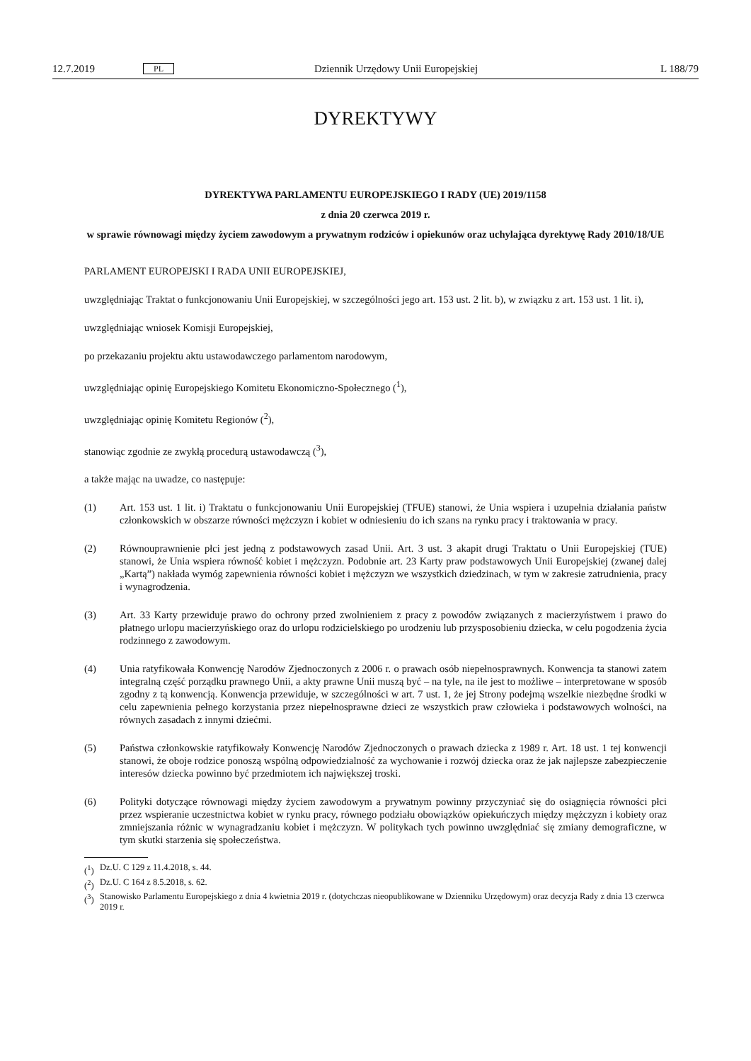12.7.2019 PL Dziennik Urzędowy Unii Europejskiej L 188/79
DYREKTYWY
DYREKTYWA PARLAMENTU EUROPEJSKIEGO I RADY (UE) 2019/1158
z dnia 20 czerwca 2019 r.
w sprawie równowagi między życiem zawodowym a prywatnym rodziców i opiekunów oraz uchylająca dyrektywę Rady 2010/18/UE
PARLAMENT EUROPEJSKI I RADA UNII EUROPEJSKIEJ,
uwzględniając Traktat o funkcjonowaniu Unii Europejskiej, w szczególności jego art. 153 ust. 2 lit. b), w związku z art. 153 ust. 1 lit. i),
uwzględniając wniosek Komisji Europejskiej,
po przekazaniu projektu aktu ustawodawczego parlamentom narodowym,
uwzględniając opinię Europejskiego Komitetu Ekonomiczno-Społecznego (<sup>1</sup>),
uwzględniając opinię Komitetu Regionów (<sup>2</sup>),
stanowiąc zgodnie ze zwykłą procedurą ustawodawczą (<sup>3</sup>),
a także mając na uwadze, co następuje:
(1) Art. 153 ust. 1 lit. i) Traktatu o funkcjonowaniu Unii Europejskiej (TFUE) stanowi, że Unia wspiera i uzupełnia działania państw członkowskich w obszarze równości mężczyzn i kobiet w odniesieniu do ich szans na rynku pracy i traktowania w pracy.
(2) Równouprawnienie płci jest jedną z podstawowych zasad Unii. Art. 3 ust. 3 akapit drugi Traktatu o Unii Europejskiej (TUE) stanowi, że Unia wspiera równość kobiet i mężczyzn. Podobnie art. 23 Karty praw podstawowych Unii Europejskiej (zwanej dalej „Kartą”) nakłada wymóg zapewnienia równości kobiet i mężczyzn we wszystkich dziedzinach, w tym w zakresie zatrudnienia, pracy i wynagrodzenia.
(3) Art. 33 Karty przewiduje prawo do ochrony przed zwolnieniem z pracy z powodów związanych z macierzyństwem i prawo do płatnego urlopu macierzyńskiego oraz do urlopu rodzicielskiego po urodzeniu lub przysposobieniu dziecka, w celu pogodzenia życia rodzinnego z zawodowym.
(4) Unia ratyfikowała Konwencję Narodów Zjednoczonych z 2006 r. o prawach osób niepełnosprawnych. Konwencja ta stanowi zatem integralną część porządku prawnego Unii, a akty prawne Unii muszą być – na tyle, na ile jest to możliwe – interpretowane w sposób zgodny z tą konwencją. Konwencja przewiduje, w szczególności w art. 7 ust. 1, że jej Strony podejmą wszelkie niezbędne środki w celu zapewnienia pełnego korzystania przez niepełnos­prawne dzieci ze wszystkich praw człowieka i podstawowych wolności, na równych zasadach z innymi dziećmi.
(5) Państwa członkowskie ratyfikowały Konwencję Narodów Zjednoczonych o prawach dziecka z 1989 r. Art. 18 ust. 1 tej konwencji stanowi, że oboje rodzice ponoszą wspólną odpowiedzialność za wychowanie i rozwój dziecka oraz że jak najlepsze zabezpieczenie interesów dziecka powinno być przedmiotem ich największej troski.
(6) Polityki dotyczące równowagi między życiem zawodowym a prywatnym powinny przyczyniać się do osiągnięcia równości płci przez wspieranie uczestnictwa kobiet w rynku pracy, równego podziału obowiązków opiekuńczych między mężczyzn i kobiety oraz zmniejszania różnic w wynagradzaniu kobiet i mężczyzn. W politykach tych powinno uwzględniać się zmiany demograficzne, w tym skutki starzenia się społeczeństwa.
(<sup>1</sup>) Dz.U. C 129 z 11.4.2018, s. 44.
(<sup>2</sup>) Dz.U. C 164 z 8.5.2018, s. 62.
(<sup>3</sup>) Stanowisko Parlamentu Europejskiego z dnia 4 kwietnia 2019 r. (dotychczas nieopublikowane w Dzienniku Urzędowym) oraz decyzja Rady z dnia 13 czerwca 2019 r.